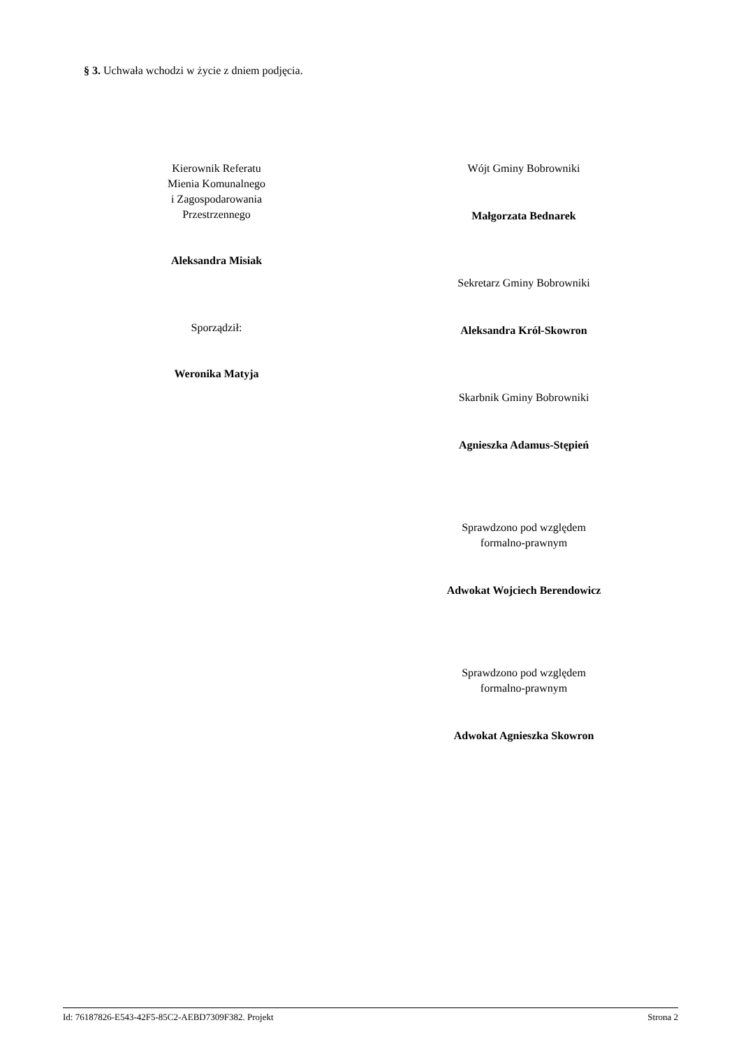§ 3. Uchwała wchodzi w życie z dniem podjęcia.
Kierownik Referatu
Mienia Komunalnego
i Zagospodarowania
Przestrzennego
Aleksandra Misiak
Sporządził:
Weronika Matyja
Wójt Gminy Bobrowniki
Małgorzata Bednarek
Sekretarz Gminy Bobrowniki
Aleksandra Król-Skowron
Skarbnik Gminy Bobrowniki
Agnieszka Adamus-Stępień
Sprawdzono pod względem
formalno-prawnym
Adwokat Wojciech Berendowicz
Sprawdzono pod względem
formalno-prawnym
Adwokat Agnieszka Skowron
Id: 76187826-E543-42F5-85C2-AEBD7309F382. Projekt Strona 2